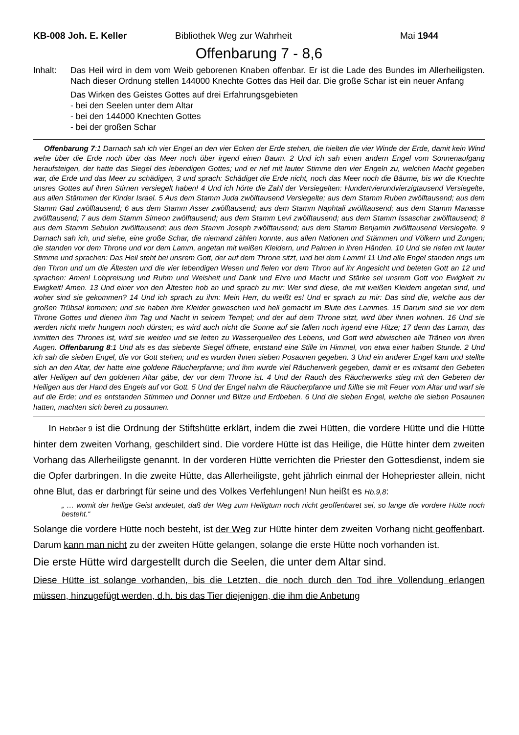KB-008 Joh. E. Keller Bibliothek Weg zur Wahrheit Mai 1944
Offenbarung 7 - 8,6
Inhalt: Das Heil wird in dem vom Weib geborenen Knaben offenbar. Er ist die Lade des Bundes im Allerheiligsten. Nach dieser Ordnung stellen 144000 Knechte Gottes das Heil dar. Die große Schar ist ein neuer Anfang
Das Wirken des Geistes Gottes auf drei Erfahrungsgebieten
- bei den Seelen unter dem Altar
- bei den 144000 Knechten Gottes
- bei der großen Schar
Offenbarung 7:1 Darnach sah ich vier Engel an den vier Ecken der Erde stehen, die hielten die vier Winde der Erde, damit kein Wind wehe über die Erde noch über das Meer noch über irgend einen Baum. 2 Und ich sah einen andern Engel vom Sonnenaufgang heraufsteigen, der hatte das Siegel des lebendigen Gottes; und er rief mit lauter Stimme den vier Engeln zu, welchen Macht gegeben war, die Erde und das Meer zu schädigen, 3 und sprach: Schädiget die Erde nicht, noch das Meer noch die Bäume, bis wir die Knechte unsres Gottes auf ihren Stirnen versiegelt haben! 4 Und ich hörte die Zahl der Versiegelten: Hundertvierundvierzigtausend Versiegelte, aus allen Stämmen der Kinder Israel. 5 Aus dem Stamm Juda zwölftausend Versiegelte; aus dem Stamm Ruben zwölftausend; aus dem Stamm Gad zwölftausend; 6 aus dem Stamm Asser zwölftausend; aus dem Stamm Naphtali zwölftausend; aus dem Stamm Manasse zwölftausend; 7 aus dem Stamm Simeon zwölftausend; aus dem Stamm Levi zwölftausend; aus dem Stamm Issaschar zwölftausend; 8 aus dem Stamm Sebulon zwölftausend; aus dem Stamm Joseph zwölftausend; aus dem Stamm Benjamin zwölftausend Versiegelte. 9 Darnach sah ich, und siehe, eine große Schar, die niemand zählen konnte, aus allen Nationen und Stämmen und Völkern und Zungen; die standen vor dem Throne und vor dem Lamm, angetan mit weißen Kleidern, und Palmen in ihren Händen. 10 Und sie riefen mit lauter Stimme und sprachen: Das Heil steht bei unsrem Gott, der auf dem Throne sitzt, und bei dem Lamm! 11 Und alle Engel standen rings um den Thron und um die Ältesten und die vier lebendigen Wesen und fielen vor dem Thron auf ihr Angesicht und beteten Gott an 12 und sprachen: Amen! Lobpreisung und Ruhm und Weisheit und Dank und Ehre und Macht und Stärke sei unsrem Gott von Ewigkeit zu Ewigkeit! Amen. 13 Und einer von den Ältesten hob an und sprach zu mir: Wer sind diese, die mit weißen Kleidern angetan sind, und woher sind sie gekommen? 14 Und ich sprach zu ihm: Mein Herr, du weißt es! Und er sprach zu mir: Das sind die, welche aus der großen Trübsal kommen; und sie haben ihre Kleider gewaschen und hell gemacht im Blute des Lammes. 15 Darum sind sie vor dem Throne Gottes und dienen ihm Tag und Nacht in seinem Tempel; und der auf dem Throne sitzt, wird über ihnen wohnen. 16 Und sie werden nicht mehr hungern noch dürsten; es wird auch nicht die Sonne auf sie fallen noch irgend eine Hitze; 17 denn das Lamm, das inmitten des Thrones ist, wird sie weiden und sie leiten zu Wasserquellen des Lebens, und Gott wird abwischen alle Tränen von ihren Augen. Offenbarung 8:1 Und als es das siebente Siegel öffnete, entstand eine Stille im Himmel, von etwa einer halben Stunde. 2 Und ich sah die sieben Engel, die vor Gott stehen; und es wurden ihnen sieben Posaunen gegeben. 3 Und ein anderer Engel kam und stellte sich an den Altar, der hatte eine goldene Räucherpfanne; und ihm wurde viel Räucherwerk gegeben, damit er es mitsamt den Gebeten aller Heiligen auf den goldenen Altar gäbe, der vor dem Throne ist. 4 Und der Rauch des Räucherwerks stieg mit den Gebeten der Heiligen aus der Hand des Engels auf vor Gott. 5 Und der Engel nahm die Räucherpfanne und füllte sie mit Feuer vom Altar und warf sie auf die Erde; und es entstanden Stimmen und Donner und Blitze und Erdbeben. 6 Und die sieben Engel, welche die sieben Posaunen hatten, machten sich bereit zu posaunen.
In Hebräer 9 ist die Ordnung der Stiftshütte erklärt, indem die zwei Hütten, die vordere Hütte und die Hütte hinter dem zweiten Vorhang, geschildert sind. Die vordere Hütte ist das Heilige, die Hütte hinter dem zweiten Vorhang das Allerheiligste genannt. In der vorderen Hütte verrichten die Priester den Gottesdienst, indem sie die Opfer darbringen. In die zweite Hütte, das Allerheiligste, geht jährlich einmal der Hohepriester allein, nicht ohne Blut, das er darbringt für seine und des Volkes Verfehlungen! Nun heißt es Hb.9,8:
„ … womit der heilige Geist andeutet, daß der Weg zum Heiligtum noch nicht geoffenbaret sei, so lange die vordere Hütte noch besteht.“
Solange die vordere Hütte noch besteht, ist der Weg zur Hütte hinter dem zweiten Vorhang nicht geoffenbart. Darum kann man nicht zu der zweiten Hütte gelangen, solange die erste Hütte noch vorhanden ist.
Die erste Hütte wird dargestellt durch die Seelen, die unter dem Altar sind.
Diese Hütte ist solange vorhanden, bis die Letzten, die noch durch den Tod ihre Vollendung erlangen müssen, hinzugefügt werden, d.h. bis das Tier diejenigen, die ihm die Anbetung